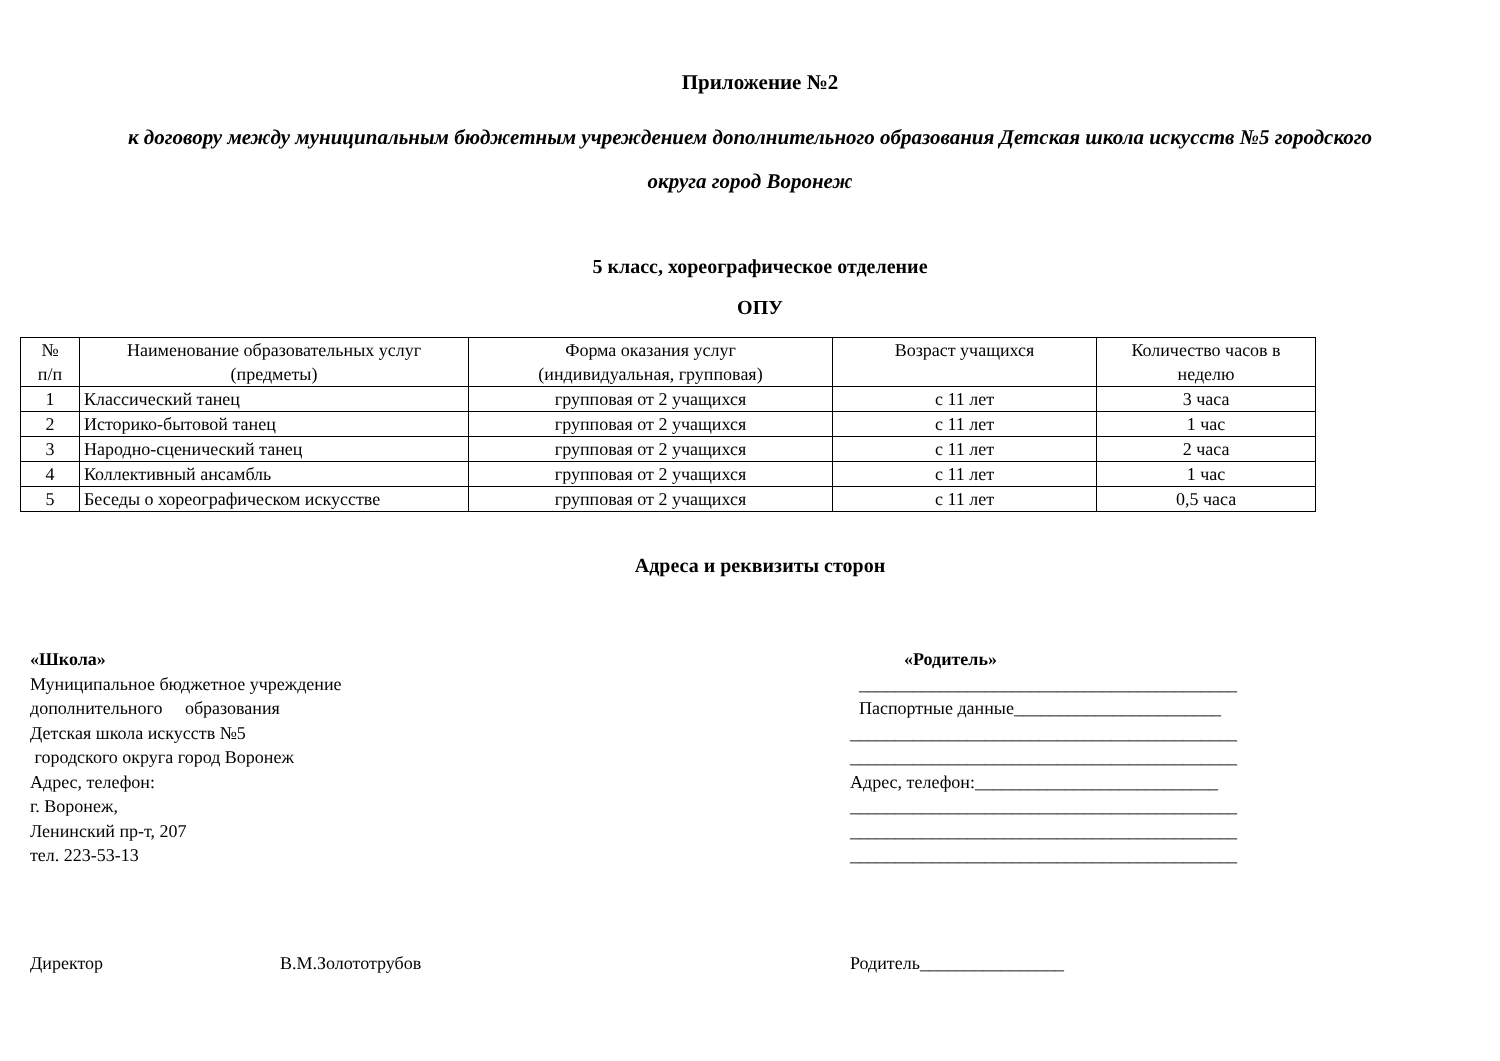Приложение №2
к договору между муниципальным бюджетным учреждением дополнительного образования Детская школа искусств №5 городского
округа город Воронеж
5 класс, хореографическое отделение
ОПУ
| № п/п | Наименование образовательных услуг (предметы) | Форма оказания услуг (индивидуальная, групповая) | Возраст учащихся | Количество часов в неделю |
| 1 | Классический танец | групповая от 2 учащихся | с 11 лет | 3 часа |
| 2 | Историко-бытовой танец | групповая от 2 учащихся | с 11 лет | 1 час |
| 3 | Народно-сценический танец | групповая от 2 учащихся | с 11 лет | 2 часа |
| 4 | Коллективный ансамбль | групповая от 2 учащихся | с 11 лет | 1 час |
| 5 | Беседы о хореографическом искусстве | групповая от 2 учащихся | с 11 лет | 0,5 часа |
Адреса и реквизиты сторон
«Школа»
Муниципальное бюджетное учреждение
дополнительного образования
Детская школа искусств №5
городского округа город Воронеж
Адрес, телефон:
г. Воронеж,
Ленинский пр-т, 207
тел. 223-53-13
«Родитель»
__________________________________________
Паспортные данные_______________________
___________________________________________
___________________________________________
Адрес, телефон:___________________________
___________________________________________
___________________________________________
___________________________________________
Директор В.М.Золототрубов Родитель________________